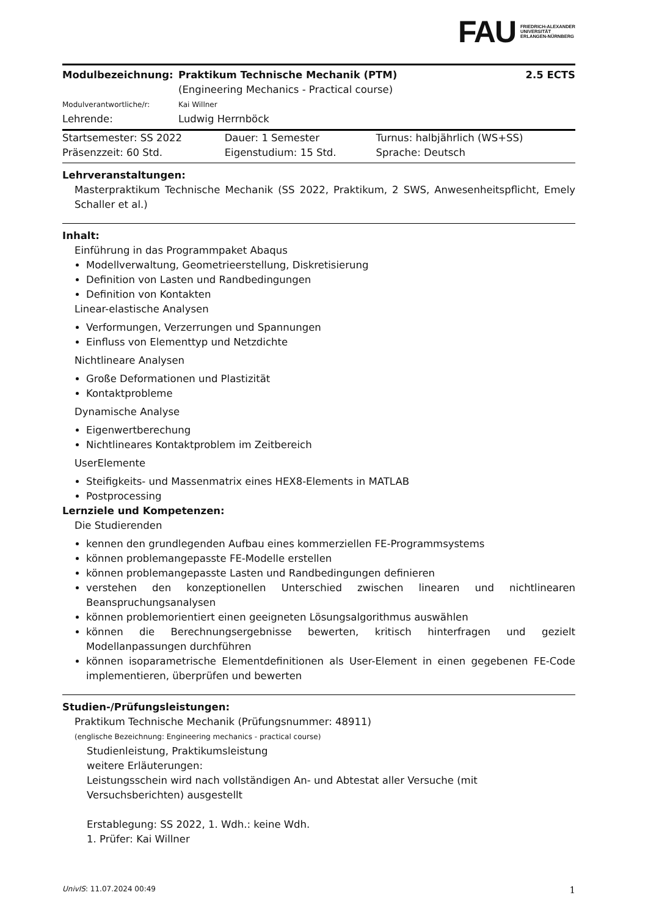FAU FRIEDRICH-ALEXANDER
UNIVERSITÄT
ERLANGEN-NÜRNBERG
| Modulbezeichnung: | Praktikum Technische Mechanik (PTM) (Engineering Mechanics - Practical course) | 2.5 ECTS |
| Modulverantwortliche/r: | Kai Willner | |
| Lehrende: | Ludwig Herrnböck | |
| Startsemester: SS 2022 | Dauer: 1 Semester | Turnus: halbjährlich (WS+SS) |
| Präsenzzeit: 60 Std. | Eigenstudium: 15 Std. | Sprache: Deutsch |
Lehrveranstaltungen:
Masterpraktikum Technische Mechanik (SS 2022, Praktikum, 2 SWS, Anwesenheitspflicht, Emely Schaller et al.)
Inhalt:
Einführung in das Programmpaket Abaqus
Modellverwaltung, Geometrieerstellung, Diskretisierung
Definition von Lasten und Randbedingungen
Definition von Kontakten
Linear-elastische Analysen
Verformungen, Verzerrungen und Spannungen
Einfluss von Elementtyp und Netzdichte
Nichtlineare Analysen
Große Deformationen und Plastizität
Kontaktprobleme
Dynamische Analyse
Eigenwertberechung
Nichtlineares Kontaktproblem im Zeitbereich
UserElemente
Steifigkeits- und Massenmatrix eines HEX8-Elements in MATLAB
Postprocessing
Lernziele und Kompetenzen:
Die Studierenden
kennen den grundlegenden Aufbau eines kommerziellen FE-Programmsystems
können problemangepasste FE-Modelle erstellen
können problemangepasste Lasten und Randbedingungen definieren
verstehen den konzeptionellen Unterschied zwischen linearen und nichtlinearen Beanspruchungsanalysen
können problemorientiert einen geeigneten Lösungsalgorithmus auswählen
können die Berechnungsergebnisse bewerten, kritisch hinterfragen und gezielt Modellanpassungen durchführen
können isoparametrische Elementdefinitionen als User-Element in einen gegebenen FE-Code implementieren, überprüfen und bewerten
Studien-/Prüfungsleistungen:
Praktikum Technische Mechanik (Prüfungsnummer: 48911)
(englische Bezeichnung: Engineering mechanics - practical course)
Studienleistung, Praktikumsleistung
weitere Erläuterungen:
Leistungsschein wird nach vollständigen An- und Abtestat aller Versuche (mit Versuchsberichten) ausgestellt
Erstablegung: SS 2022, 1. Wdh.: keine Wdh.
1. Prüfer: Kai Willner
UnivIS: 11.07.2024 00:49 1